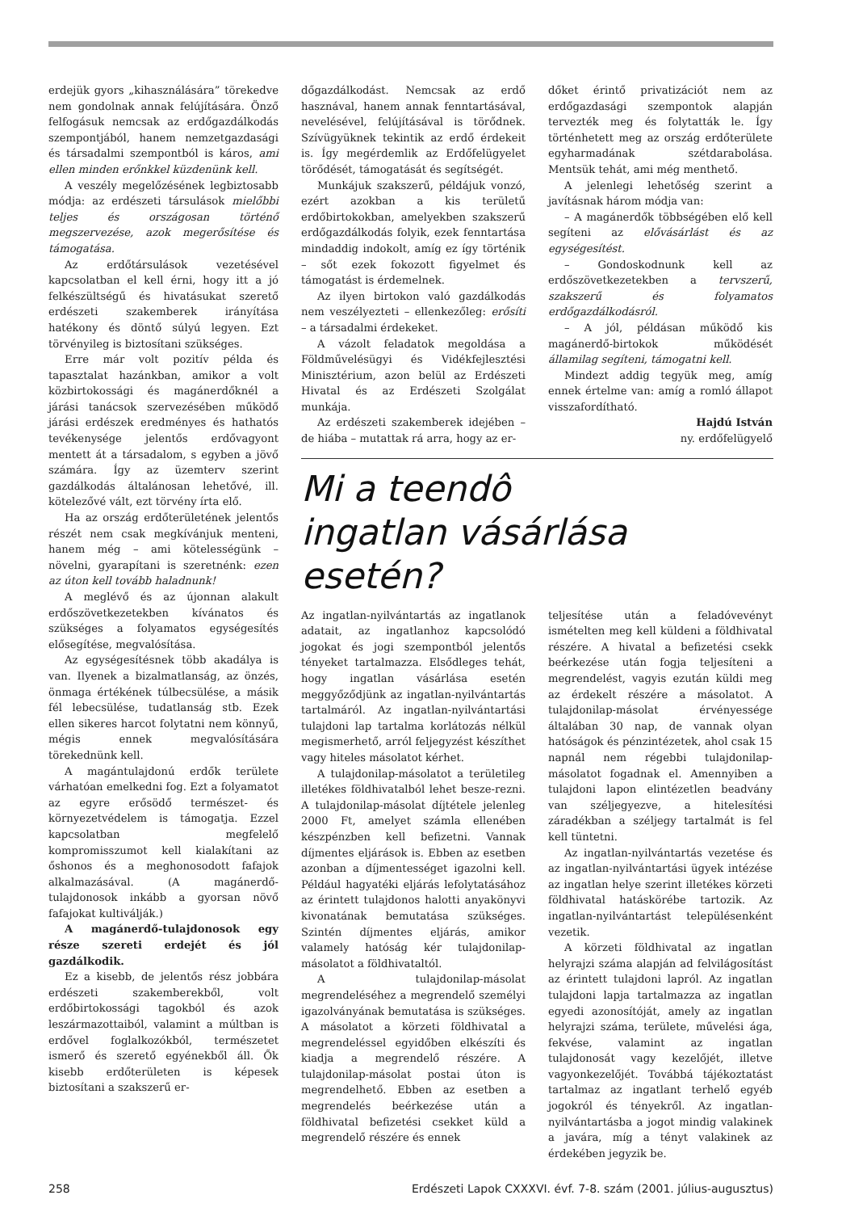erdejük gyors „kihasználására” törekedve nem gondolnak annak felújítására. Önző felfogásuk nemcsak az erdőgazdálkodás szempontjából, hanem nemzetgazdasági és társadalmi szempontból is káros, ami ellen minden erőnkkel küzdenünk kell.
A veszély megelőzésének legbiztosabb módja: az erdészeti társulások mielőbbi teljes és országosan történő megszervezése, azok megerősítése és támogatása.
Az erdőtársulások vezetésével kapcsolatban el kell érni, hogy itt a jó felkészültségű és hivatásukat szerető erdészeti szakemberek irányítása hatékony és döntő súlyú legyen. Ezt törvényileg is biztosítani szükséges.
Erre már volt pozitív példa és tapasztalat hazánkban, amikor a volt közbirtokossági és magánerdőknél a járási tanácsok szervezésében működő járási erdészek eredményes és hathatós tevékenysége jelentős erdővagyont mentett át a társadalom, s egyben a jövő számára. Így az üzemterv szerint gazdálkodás általánosan lehetővé, ill. kötelezővé vált, ezt törvény írta elő.
Ha az ország erdőterületének jelentős részét nem csak megkívánjuk menteni, hanem még – ami kötelességünk – növelni, gyarapítani is szeretnénk: ezen az úton kell tovább haladnunk!
A meglévő és az újonnan alakult erdőszövetkezetekben kívánatos és szükséges a folyamatos egységesítés elősegítése, megvalósítása.
Az egységesítésnek több akadálya is van. Ilyenek a bizalmatlanság, az önzés, önmaga értékének túlbecsülése, a másik fél lebecsülése, tudatlanság stb. Ezek ellen sikeres harcot folytatni nem könnyű, mégis ennek megvalósítására törekednünk kell.
A magántulajdonú erdők területe várhatóan emelkedni fog. Ezt a folyamatot az egyre erősödő természet- és környezetvédelem is támogatja. Ezzel kapcsolatban megfelelő kompromisszumot kell kialakítani az őshonos és a meghonosodott fafajok alkalmazásával. (A magánerdő-tulajdonosok inkább a gyorsan növő fafajokat kultiválják.)
A magánerdő-tulajdonosok egy része szereti erdejét és jól gazdálkodik.
Ez a kisebb, de jelentős rész jobbára erdészeti szakemberekből, volt erdőbirtokossági tagokból és azok leszármazottaiból, valamint a múltban is erdővel foglalkozókból, természetet ismerő és szerető egyénekből áll. Ők kisebb erdőterületen is képesek biztosítani a szakszerű er-
dőgazdálkodást. Nemcsak az erdő hasznával, hanem annak fenntartásával, nevelésével, felújításával is törődnek. Szívügyüknek tekintik az erdő érdekeit is. Így megérdemlik az Erdőfelügyelet törődését, támogatását és segítségét.
Munkájuk szakszerű, példájuk vonzó, ezért azokban a kis területű erdőbirtokokban, amelyekben szakszerű erdőgazdálkodás folyik, ezek fenntartása mindaddig indokolt, amíg ez így történik – sőt ezek fokozott figyelmet és támogatást is érdemelnek.
Az ilyen birtokon való gazdálkodás nem veszélyezteti – ellenkezőleg: erősíti – a társadalmi érdekeket.
A vázolt feladatok megoldása a Földművelésügyi és Vidékfejlesztési Minisztérium, azon belül az Erdészeti Hivatal és az Erdészeti Szolgálat munkája.
Az erdészeti szakemberek idejében – de hiába – mutattak rá arra, hogy az er-
dőket érintő privatizációt nem az erdőgazdasági szempontok alapján tervezték meg és folytatták le. Így történhetett meg az ország erdőterülete egyharmadának szétdarabolása. Mentsük tehát, ami még menthető.
A jelenlegi lehetőség szerint a javításnak három módja van:
– A magánerdők többségében elő kell segíteni az elővásárlást és az egységesítést.
– Gondoskodnunk kell az erdőszövetkezetekben a tervszerű, szakszerű és folyamatos erdőgazdálkodásról.
– A jól, példásan működő kis magánerdő-birtokok működését államilag segíteni, támogatni kell.
Mindezt addig tegyük meg, amíg ennek értelme van: amíg a romló állapot visszafordítható.
Hajdú István
ny. erdőfelügyelő
Mi a teendô
ingatlan vásárlása esetén?
Az ingatlan-nyilvántartás az ingatlanok adatait, az ingatlanhoz kapcsolódó jogokat és jogi szempontból jelentős tényeket tartalmazza. Elsődleges tehát, hogy ingatlan vásárlása esetén meggyőződjünk az ingatlan-nyilvántartás tartalmáról. Az ingatlan-nyilvántartási tulajdoni lap tartalma korlátozás nélkül megismerhető, arról feljegyzést készíthet vagy hiteles másolatot kérhet.
A tulajdonilap-másolatot a területileg illetékes földhivatalból lehet besze-rezni. A tulajdonilap-másolat díjtétele jelenleg 2000 Ft, amelyet számla ellenében készpénzben kell befizetni. Vannak díjmentes eljárások is. Ebben az esetben azonban a díjmentességet igazolni kell. Például hagyatéki eljárás lefolytatásához az érintett tulajdonos halotti anyakönyvi kivonatának bemutatása szükséges. Szintén díjmentes eljárás, amikor valamely hatóság kér tulajdonilap-másolatot a földhivataltól.
A tulajdonilap-másolat megrendeléséhez a megrendelő személyi igazolványának bemutatása is szükséges. A másolatot a körzeti földhivatal a megrendeléssel egyidőben elkészíti és kiadja a megrendelő részére. A tulajdonilap-másolat postai úton is megrendelhető. Ebben az esetben a megrendelés beérkezése után a földhivatal befizetési csekket küld a megrendelő részére és ennek
teljesítése után a feladóvevényt ismételten meg kell küldeni a földhivatal részére. A hivatal a befizetési csekk beérkezése után fogja teljesíteni a megrendelést, vagyis ezután küldi meg az érdekelt részére a másolatot. A tulajdonilap-másolat érvényessége általában 30 nap, de vannak olyan hatóságok és pénzintézetek, ahol csak 15 napnál nem régebbi tulajdonilap-másolatot fogadnak el. Amennyiben a tulajdoni lapon elintézetlen beadvány van széljegyezve, a hitelesítési záradékban a széljegy tartalmát is fel kell tüntetni.
Az ingatlan-nyilvántartás vezetése és az ingatlan-nyilvántartási ügyek intézése az ingatlan helye szerint illetékes körzeti földhivatal hatáskörébe tartozik. Az ingatlan-nyilvántartást településenként vezetik.
A körzeti földhivatal az ingatlan helyrajzi száma alapján ad felvilágosítást az érintett tulajdoni lapról. Az ingatlan tulajdoni lapja tartalmazza az ingatlan egyedi azonosítóját, amely az ingatlan helyrajzi száma, területe, művelési ága, fekvése, valamint az ingatlan tulajdonosát vagy kezelőjét, illetve vagyonkezelőjét. Továbbá tájékoztatást tartalmaz az ingatlant terhelő egyéb jogokról és tényekről. Az ingatlan-nyilvántartásba a jogot mindig valakinek a javára, míg a tényt valakinek az érdekében jegyzik be.
258 Erdészeti Lapok CXXXVI. évf. 7-8. szám (2001. július-augusztus)